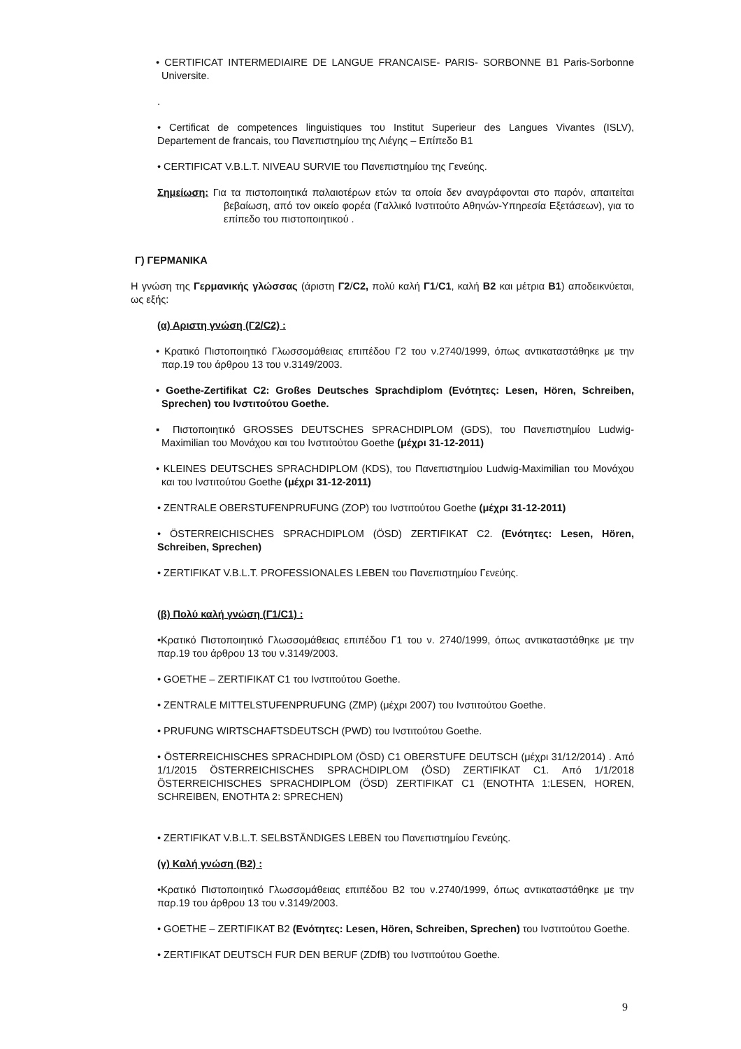• CERTIFICAT INTERMEDIAIRE DE LANGUE FRANCAISE- PARIS- SORBONNE B1 Paris-Sorbonne Universite.
.
• Certificat de competences linguistiques του Institut Superieur des Langues Vivantes (ISLV), Departement de francais, του Πανεπιστημίου της Λιέγης – Επίπεδο Β1
• CERTIFICAT V.B.L.T. NIVEAU SURVIE του Πανεπιστημίου της Γενεύης.
Σημείωση: Για τα πιστοποιητικά παλαιοτέρων ετών τα οποία δεν αναγράφονται στο παρόν, απαιτείται βεβαίωση, από τον οικείο φορέα (Γαλλικό Ινστιτούτο Αθηνών-Υπηρεσία Εξετάσεων), για το επίπεδο του πιστοποιητικού .
Γ) ΓΕΡΜΑΝΙΚΑ
Η γνώση της Γερμανικής γλώσσας (άριστη Γ2/C2, πολύ καλή Γ1/C1, καλή Β2 και μέτρια Β1) αποδεικνύεται, ως εξής:
(α) Αριστη γνώση (Γ2/C2) :
• Κρατικό Πιστοποιητικό Γλωσσομάθειας επιπέδου Γ2 του ν.2740/1999, όπως αντικαταστάθηκε με την παρ.19 του άρθρου 13 του ν.3149/2003.
• Goethe-Zertifikat C2: Großes Deutsches Sprachdiplom (Ενότητες: Lesen, Hören, Schreiben, Sprechen) του Ινστιτούτου Goethe.
▪ Πιστοποιητικό GROSSES DEUTSCHES SPRACHDIPLOM (GDS), του Πανεπιστημίου Ludwig-Maximilian του Μονάχου και του Ινστιτούτου Goethe (μέχρι 31-12-2011)
• KLEINES DEUTSCHES SPRACHDIPLOM (KDS), του Πανεπιστημίου Ludwig-Maximilian του Μονάχου και του Ινστιτούτου Goethe (μέχρι 31-12-2011)
• ZENTRALE OBERSTUFENPRUFUNG (ZOP) του Ινστιτούτου Goethe (μέχρι 31-12-2011)
• ÖSTERREICHISCHES SPRACHDIPLOM (ÖSD) ZERTIFIKAT C2. (Ενότητες: Lesen, Hören, Schreiben, Sprechen)
• ZERTIFIKAT V.B.L.T. PROFESSIONALES LEBEN του Πανεπιστημίου Γενεύης.
(β) Πολύ καλή γνώση (Γ1/C1) :
•Κρατικό Πιστοποιητικό Γλωσσομάθειας επιπέδου Γ1 του ν. 2740/1999, όπως αντικαταστάθηκε με την παρ.19 του άρθρου 13 του ν.3149/2003.
• GOETHE – ZERTIFIKAT C1 του Ινστιτούτου Goethe.
• ZENTRALE MITTELSTUFENPRUFUNG (ZMP) (μέχρι 2007) του Ινστιτούτου Goethe.
• PRUFUNG WIRTSCHAFTSDEUTSCH (PWD) του Ινστιτούτου Goethe.
• ÖSTERREICHISCHES SPRACHDIPLOM (ÖSD) C1 OBERSTUFE DEUTSCH (μέχρι 31/12/2014) . Από 1/1/2015 ÖSTERREICHISCHES SPRACHDIPLOM (ÖSD) ZERTIFIKAT C1. Από 1/1/2018 ÖSTERREICHISCHES SPRACHDIPLOM (ÖSD) ZERTIFIKAT C1 (ENOTHTA 1:LESEN, HOREN, SCHREIBEN, ENOTHTA 2: SPRECHEN)
• ZERTIFIKAT V.B.L.T. SELBSTÄNDIGES LEBEN του Πανεπιστημίου Γενεύης.
(γ) Καλή γνώση (Β2) :
•Κρατικό Πιστοποιητικό Γλωσσομάθειας επιπέδου Β2 του ν.2740/1999, όπως αντικαταστάθηκε με την παρ.19 του άρθρου 13 του ν.3149/2003.
• GOETHE – ZERTIFIKAT B2 (Ενότητες: Lesen, Hören, Schreiben, Sprechen) του Ινστιτούτου Goethe.
• ZERTIFIKAT DEUTSCH FUR DEN BERUF (ZDfB) του Ινστιτούτου Goethe.
9